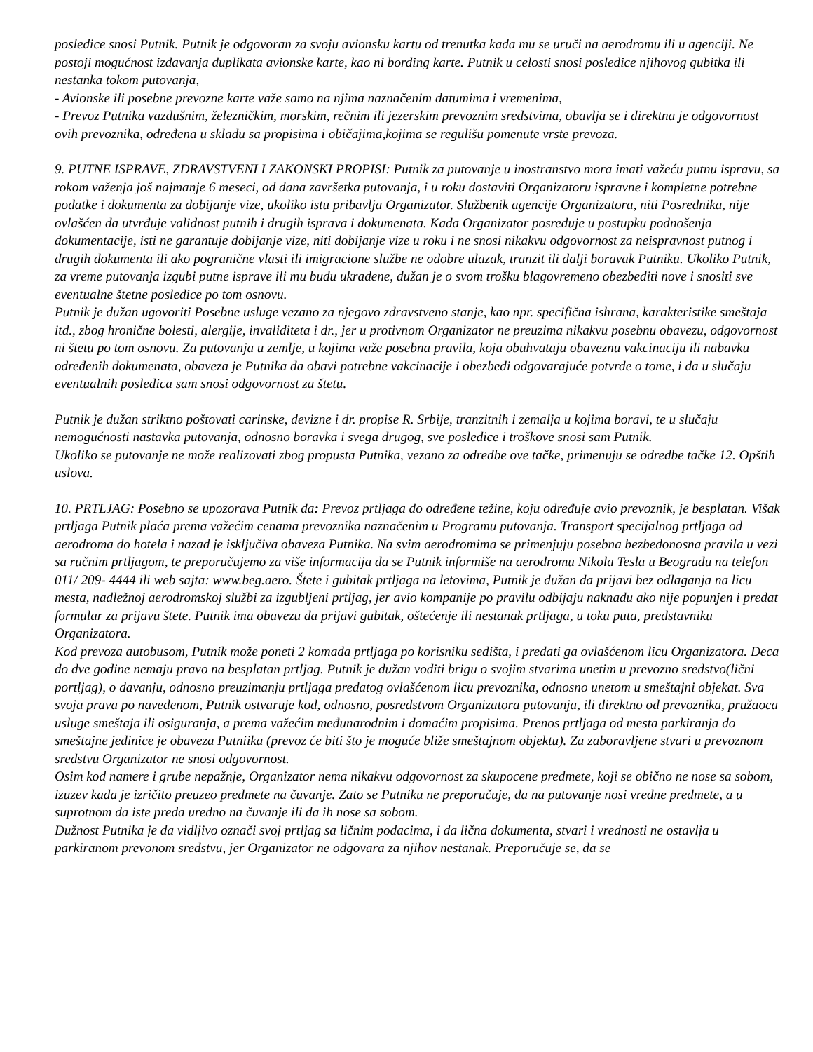posledice snosi Putnik. Putnik je odgovoran za svoju avionsku kartu od trenutka kada mu se uruči na aerodromu ili u agenciji. Ne postoji mogućnost izdavanja duplikata avionske karte, kao ni bording karte. Putnik u celosti snosi posledice njihovog gubitka ili nestanka tokom putovanja,
- Avionske ili posebne prevozne karte važe samo na njima naznačenim datumima i vremenima,
- Prevoz Putnika vazdušnim, železničkim, morskim, rečnim ili jezerskim prevoznim sredstvima, obavlja se i direktna je odgovornost ovih prevoznika, određena u skladu sa propisima i običajima,kojima se regulišu pomenute vrste prevoza.
9. PUTNE ISPRAVE, ZDRAVSTVENI I ZAKONSKI PROPISI: Putnik za putovanje u inostranstvo mora imati važeću putnu ispravu, sa rokom važenja još najmanje 6 meseci, od dana završetka putovanja, i u roku dostaviti Organizatoru ispravne i kompletne potrebne podatke i dokumenta za dobijanje vize, ukoliko istu pribavlja Organizator. Službenik agencije Organizatora, niti Posrednika, nije ovlašćen da utvrđuje validnost putnih i drugih isprava i dokumenata. Kada Organizator posreduje u postupku podnošenja dokumentacije, isti ne garantuje dobijanje vize, niti dobijanje vize u roku i ne snosi nikakvu odgovornost za neispravnost putnog i drugih dokumenta ili ako pogranične vlasti ili imigracione službe ne odobre ulazak, tranzit ili dalji boravak Putniku. Ukoliko Putnik, za vreme putovanja izgubi putne isprave ili mu budu ukradene, dužan je o svom trošku blagovremeno obezbediti nove i snositi sve eventualne štetne posledice po tom osnovu.
Putnik je dužan ugovoriti Posebne usluge vezano za njegovo zdravstveno stanje, kao npr. specifična ishrana, karakteristike smeštaja itd., zbog hronične bolesti, alergije, invaliditeta i dr., jer u protivnom Organizator ne preuzima nikakvu posebnu obavezu, odgovornost ni štetu po tom osnovu. Za putovanja u zemlje, u kojima važe posebna pravila, koja obuhvataju obaveznu vakcinaciju ili nabavku određenih dokumenata, obaveza je Putnika da obavi potrebne vakcinacije i obezbedi odgovarajuće potvrde o tome, i da u slučaju eventualnih posledica sam snosi odgovornost za štetu.
Putnik je dužan striktno poštovati carinske, devizne i dr. propise R. Srbije, tranzitnih i zemalja u kojima boravi, te u slučaju nemogućnosti nastavka putovanja, odnosno boravka i svega drugog, sve posledice i troškove snosi sam Putnik.
Ukoliko se putovanje ne može realizovati zbog propusta Putnika, vezano za odredbe ove tačke, primenuju se odredbe tačke 12. Opštih uslova.
10. PRTLJAG: Posebno se upozorava Putnik da: Prevoz prtljaga do određene težine, koju određuje avio prevoznik, je besplatan. Višak prtljaga Putnik plaća prema važećim cenama prevoznika naznačenim u Programu putovanja. Transport specijalnog prtljaga od aerodroma do hotela i nazad je isključiva obaveza Putnika. Na svim aerodromima se primenjuju posebna bezbedonosna pravila u vezi sa ručnim prtljagom, te preporučujemo za više informacija da se Putnik informiše na aerodromu Nikola Tesla u Beogradu na telefon 011/ 209- 4444 ili web sajta: www.beg.aero. Štete i gubitak prtljaga na letovima, Putnik je dužan da prijavi bez odlaganja na licu mesta, nadležnoj aerodromskoj službi za izgubljeni prtljag, jer avio kompanije po pravilu odbijaju naknadu ako nije popunjen i predat formular za prijavu štete. Putnik ima obavezu da prijavi gubitak, oštećenje ili nestanak prtljaga, u toku puta, predstavniku Organizatora.
Kod prevoza autobusom, Putnik može poneti 2 komada prtljaga po korisniku sedišta, i predati ga ovlašćenom licu Organizatora. Deca do dve godine nemaju pravo na besplatan prtljag. Putnik je dužan voditi brigu o svojim stvarima unetim u prevozno sredstvo(lični portljag), o davanju, odnosno preuzimanju prtljaga predatog ovlašćenom licu prevoznika, odnosno unetom u smeštajni objekat. Sva svoja prava po navedenom, Putnik ostvaruje kod, odnosno, posredstvom Organizatora putovanja, ili direktno od prevoznika, pružaoca usluge smeštaja ili osiguranja, a prema važećim međunarodnim i domaćim propisima. Prenos prtljaga od mesta parkiranja do smeštajne jedinice je obaveza Putniika (prevoz će biti što je moguće bliže smeštajnom objektu). Za zaboravljene stvari u prevoznom sredstvu Organizator ne snosi odgovornost.
Osim kod namere i grube nepažnje, Organizator nema nikakvu odgovornost za skupocene predmete, koji se obično ne nose sa sobom, izuzev kada je izričito preuzeo predmete na čuvanje. Zato se Putniku ne preporučuje, da na putovanje nosi vredne predmete, a u suprotnom da iste preda uredno na čuvanje ili da ih nose sa sobom.
Dužnost Putnika je da vidljivo označi svoj prtljag sa ličnim podacima, i da lična dokumenta, stvari i vrednosti ne ostavlja u parkiranom prevonom sredstvu, jer Organizator ne odgovara za njihov nestanak. Preporučuje se, da se